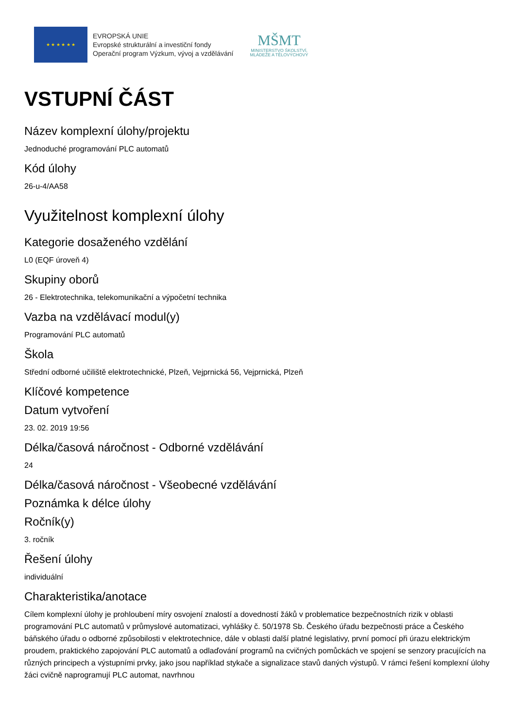★ ★ ★ ★ ★ ★
EVROPSKÁ UNIE
Evropské strukturální a investiční fondy
Operační program Výzkum, vývoj a vzdělávání
MŠMT
MINISTERSTVO ŠKOLSTVÍ,
MLÁDEŽE A TĚLOVÝCHOVY
VSTUPNÍ ČÁST
Název komplexní úlohy/projektu
Jednoduché programování PLC automatů
Kód úlohy
26-u-4/AA58
Využitelnost komplexní úlohy
Kategorie dosaženého vzdělání
L0 (EQF úroveň 4)
Skupiny oborů
26 - Elektrotechnika, telekomunikační a výpočetní technika
Vazba na vzdělávací modul(y)
Programování PLC automatů
Škola
Střední odborné učiliště elektrotechnické, Plzeň, Vejprnická 56, Vejprnická, Plzeň
Klíčové kompetence
Datum vytvoření
23. 02. 2019 19:56
Délka/časová náročnost - Odborné vzdělávání
24
Délka/časová náročnost - Všeobecné vzdělávání
Poznámka k délce úlohy
Ročník(y)
3. ročník
Řešení úlohy
individuální
Charakteristika/anotace
Cílem komplexní úlohy je prohloubení míry osvojení znalostí a dovedností žáků v problematice bezpečnostních rizik v oblasti programování PLC automatů v průmyslové automatizaci, vyhlášky č. 50/1978 Sb. Českého úřadu bezpečnosti práce a Českého báňského úřadu o odborné způsobilosti v elektrotechnice, dále v oblasti další platné legislativy, první pomocí při úrazu elektrickým proudem, praktického zapojování PLC automatů a odlaďování programů na cvičných pomůckách ve spojení se senzory pracujících na různých principech a výstupními prvky, jako jsou například stykače a signalizace stavů daných výstupů. V rámci řešení komplexní úlohy žáci cvičně naprogramují PLC automat, navrhnou